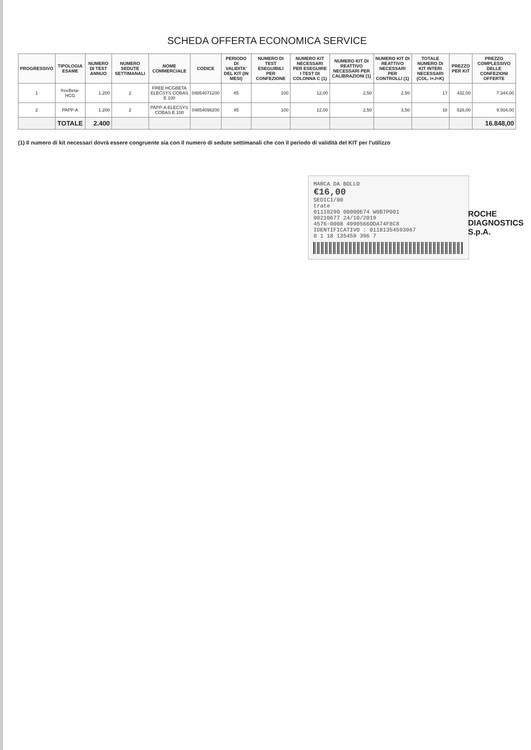SCHEDA OFFERTA ECONOMICA SERVICE
| PROGRESSIVO | TIPOLOGIA ESAME | NUMERO DI TEST ANNUO | NUMERO SEDUTE SETTIMANALI | NOME COMMERCIALE | CODICE | PERIODO DI VALIDITA' DEL KIT (IN MESI) | NUMERO DI TEST ESEGUIBILI PER CONFEZIONE | NUMERO KIT NECESSARI PER ESEGUIRE I TEST DI COLONNA C (1) | NUMERO KIT DI REATTIVO NECESSARI PER CALIBRAZIONI (1) | NUMERO KIT DI REATTIVO NECESSARI PER CONTROLLI (1) | TOTALE NUMERO DI KIT INTERI NECESSARI (COL. I+J+K) | PREZZO PER KIT | PREZZO COMPLESSIVO DELLE CONFEZIONI OFFERTE |
| --- | --- | --- | --- | --- | --- | --- | --- | --- | --- | --- | --- | --- | --- |
| 1 | freeBeta-HCG | 1.200 | 2 | FREE HCGBETA ELECSYS COBAS E 100 | 04854071200 | 45 | 100 | 12,00 | 2,50 | 2,50 | 17 | 432,00 | 7.344,00 |
| 2 | PAPP-A | 1.200 | 2 | PAPP-A ELECSYS COBAS E 100 | 04854098200 | 45 | 100 | 12,00 | 2,50 | 3,50 | 18 | 528,00 | 9.504,00 |
| | TOTALE | 2.400 | | | | | | | | | | | 16.848,00 |
(1) Il numero di kit necessari dovrà essere congruente sia con il numero di sedute settimanali che con il periodo di validità del KIT per l'utilizzo
MARCA DA BOLLO
€16,00
SEDICI/00
trate
01110290 00000E74 W0B7P001
00210677 24/10/2019
4576-0008 4990566ODA74F8C8
IDENTIFICATIVO : 01181354593967
0 1 18 135459 396 7
ROCHE DIAGNOSTICS S.p.A.